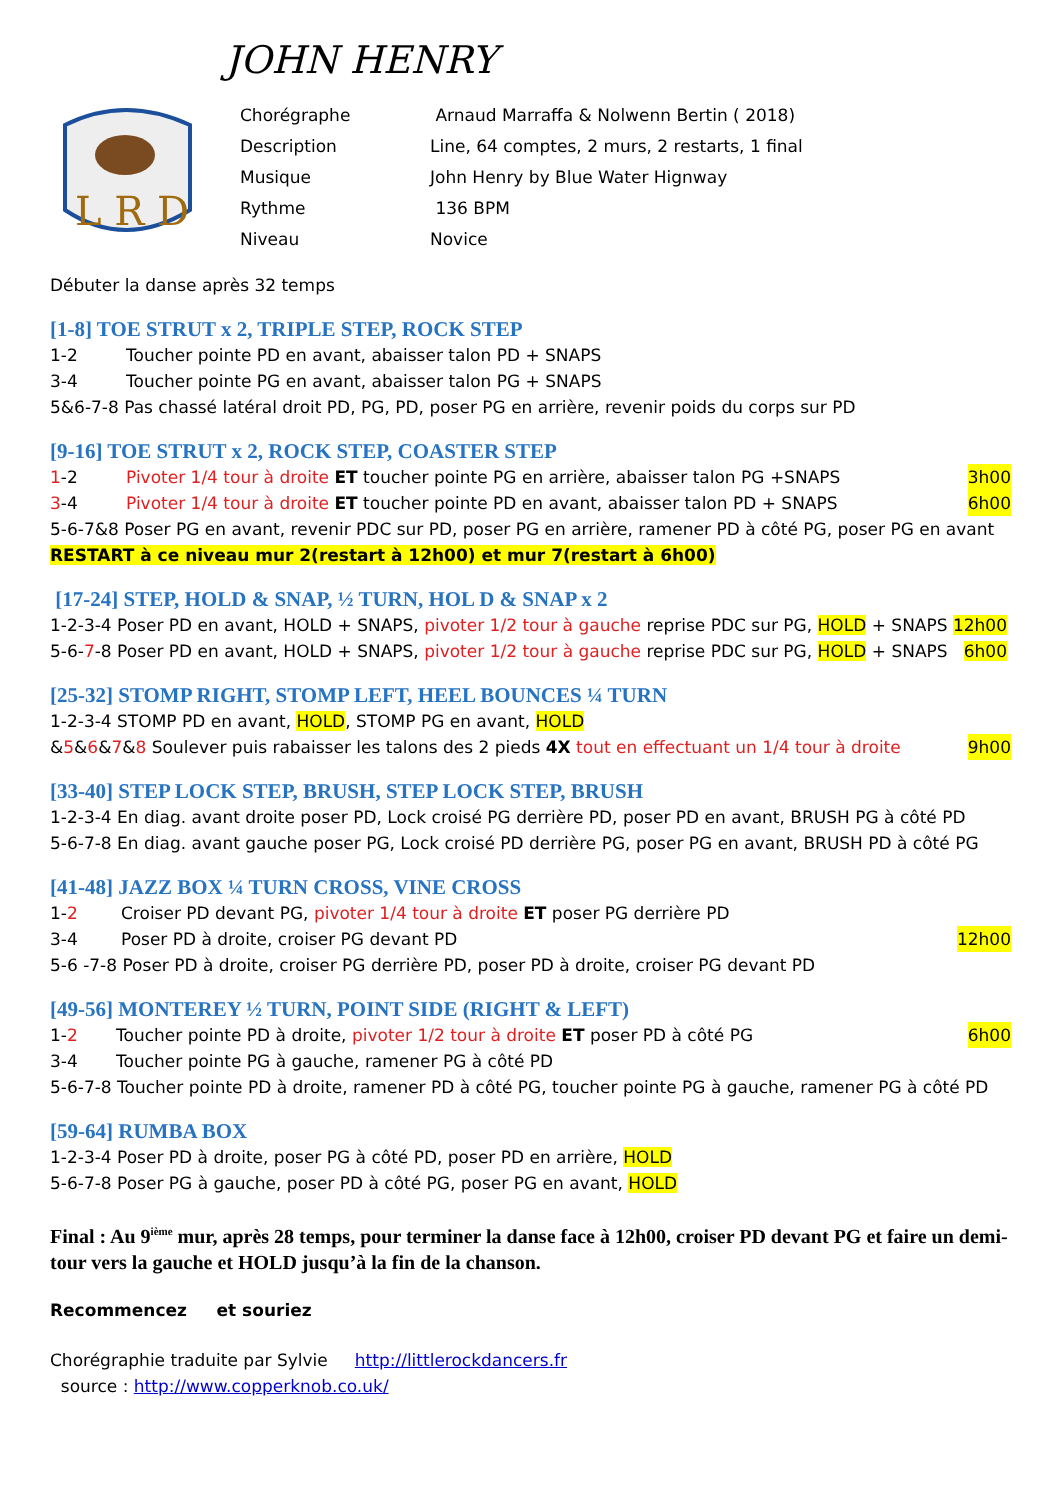JOHN HENRY
L R D
| Chorégraphe | Arnaud Marraffa & Nolwenn Bertin ( 2018) |
| Description | Line, 64 comptes, 2 murs, 2 restarts, 1 final |
| Musique | John Henry by Blue Water Hignway |
| Rythme | 136 BPM |
| Niveau | Novice |
Débuter la danse après 32 temps
[1-8] TOE STRUT x 2, TRIPLE STEP, ROCK STEP
1-2 Toucher pointe PD en avant, abaisser talon PD + SNAPS
3-4 Toucher pointe PG en avant, abaisser talon PG + SNAPS
5&6-7-8 Pas chassé latéral droit PD, PG, PD, poser PG en arrière, revenir poids du corps sur PD
[9-16] TOE STRUT x 2, ROCK STEP, COASTER STEP
1-2 Pivoter 1/4 tour à droite ET toucher pointe PG en arrière, abaisser talon PG +SNAPS 3h00
3-4 Pivoter 1/4 tour à droite ET toucher pointe PD en avant, abaisser talon PD + SNAPS 6h00
5-6-7&8 Poser PG en avant, revenir PDC sur PD, poser PG en arrière, ramener PD à côté PG, poser PG en avant
RESTART à ce niveau mur 2(restart à 12h00) et mur 7(restart à 6h00)
[17-24] STEP, HOLD & SNAP, ½ TURN, HOL D & SNAP x 2
1-2-3-4 Poser PD en avant, HOLD + SNAPS, pivoter 1/2 tour à gauche reprise PDC sur PG, HOLD + SNAPS 12h00
5-6-7-8 Poser PD en avant, HOLD + SNAPS, pivoter 1/2 tour à gauche reprise PDC sur PG, HOLD + SNAPS 6h00
[25-32] STOMP RIGHT, STOMP LEFT, HEEL BOUNCES ¼ TURN
1-2-3-4 STOMP PD en avant, HOLD, STOMP PG en avant, HOLD
&5&6&7&8 Soulever puis rabaisser les talons des 2 pieds 4X tout en effectuant un 1/4 tour à droite 9h00
[33-40] STEP LOCK STEP, BRUSH, STEP LOCK STEP, BRUSH
1-2-3-4 En diag. avant droite poser PD, Lock croisé PG derrière PD, poser PD en avant, BRUSH PG à côté PD
5-6-7-8 En diag. avant gauche poser PG, Lock croisé PD derrière PG, poser PG en avant, BRUSH PD à côté PG
[41-48] JAZZ BOX ¼ TURN CROSS, VINE CROSS
1-2 Croiser PD devant PG, pivoter 1/4 tour à droite ET poser PG derrière PD
3-4 Poser PD à droite, croiser PG devant PD 12h00
5-6 -7-8 Poser PD à droite, croiser PG derrière PD, poser PD à droite, croiser PG devant PD
[49-56] MONTEREY ½ TURN, POINT SIDE (RIGHT & LEFT)
1-2 Toucher pointe PD à droite, pivoter 1/2 tour à droite ET poser PD à côté PG 6h00
3-4 Toucher pointe PG à gauche, ramener PG à côté PD
5-6-7-8 Toucher pointe PD à droite, ramener PD à côté PG, toucher pointe PG à gauche, ramener PG à côté PD
[59-64] RUMBA BOX
1-2-3-4 Poser PD à droite, poser PG à côté PD, poser PD en arrière, HOLD
5-6-7-8 Poser PG à gauche, poser PD à côté PG, poser PG en avant, HOLD
Final : Au 9<sup>ième</sup> mur, après 28 temps, pour terminer la danse face à 12h00, croiser PD devant PG et faire un demi-tour vers la gauche et HOLD jusqu’à la fin de la chanson.
Recommencez et souriez
Chorégraphie traduite par Sylvie http://littlerockdancers.fr
source : http://www.copperknob.co.uk/